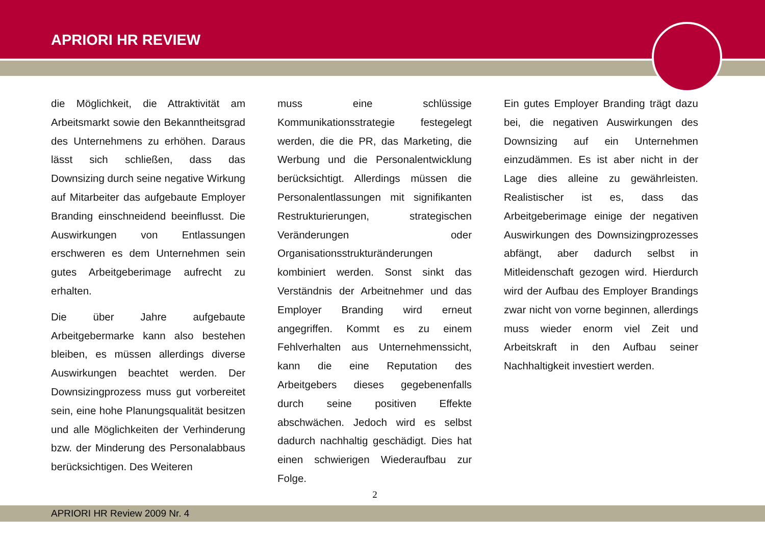APRIORI HR REVIEW
die Möglichkeit, die Attraktivität am Arbeitsmarkt sowie den Bekanntheitsgrad des Unternehmens zu erhöhen. Daraus lässt sich schließen, dass das Downsizing durch seine negative Wirkung auf Mitarbeiter das aufgebaute Employer Branding einschneidend beeinflusst. Die Auswirkungen von Entlassungen erschweren es dem Unternehmen sein gutes Arbeitgeberimage aufrecht zu erhalten.
Die über Jahre aufgebaute Arbeitgebermarke kann also bestehen bleiben, es müssen allerdings diverse Auswirkungen beachtet werden. Der Downsizingprozess muss gut vorbereitet sein, eine hohe Planungsqualität besitzen und alle Möglichkeiten der Verhinderung bzw. der Minderung des Personalabbaus berücksichtigen. Des Weiteren
muss eine schlüssige Kommunikationsstrategie festegelegt werden, die die PR, das Marketing, die Werbung und die Personalentwicklung berücksichtigt. Allerdings müssen die Personalentlassungen mit signifikanten Restrukturierungen, strategischen Veränderungen oder Organisationsstrukturänderungen kombiniert werden. Sonst sinkt das Verständnis der Arbeitnehmer und das Employer Branding wird erneut angegriffen. Kommt es zu einem Fehlverhalten aus Unternehmenssicht, kann die eine Reputation des Arbeitgebers dieses gegebenenfalls durch seine positiven Effekte abschwächen. Jedoch wird es selbst dadurch nachhaltig geschädigt. Dies hat einen schwierigen Wiederaufbau zur Folge.
Ein gutes Employer Branding trägt dazu bei, die negativen Auswirkungen des Downsizing auf ein Unternehmen einzudämmen. Es ist aber nicht in der Lage dies alleine zu gewährleisten. Realistischer ist es, dass das Arbeitgeberimage einige der negativen Auswirkungen des Downsizingprozesses abfängt, aber dadurch selbst in Mitleidenschaft gezogen wird. Hierdurch wird der Aufbau des Employer Brandings zwar nicht von vorne beginnen, allerdings muss wieder enorm viel Zeit und Arbeitskraft in den Aufbau seiner Nachhaltigkeit investiert werden.
2
APRIORI HR Review 2009 Nr. 4